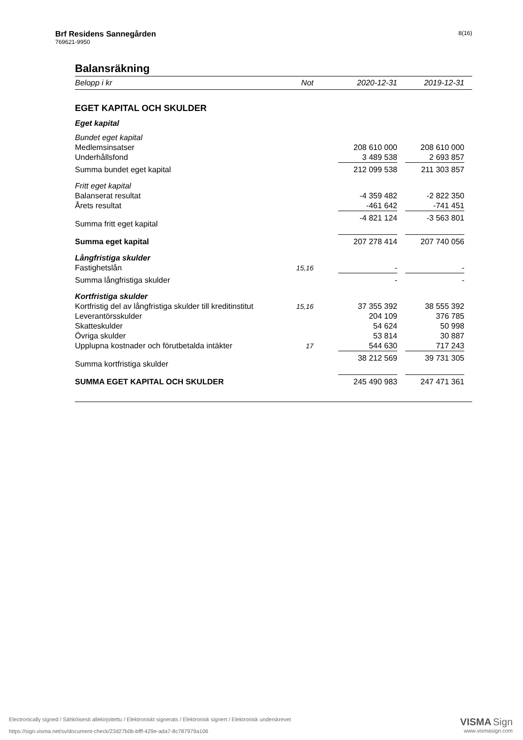Brf Residens Sannegården
769621-9950
8(16)
Balansräkning
| Belopp i kr | Not | | 2020-12-31 | | 2019-12-31 | |
| --- | --- | --- | --- | --- | --- | --- |
| EGET KAPITAL OCH SKULDER | | | | | | |
| Eget kapital | | | | | | |
| Bundet eget kapital | | | | | | |
| Medlemsinsatser | | | 208 610 000 | | 208 610 000 | |
| Underhållsfond | | | 3 489 538 | | 2 693 857 | |
| Summa bundet eget kapital | | | 212 099 538 | | 211 303 857 | |
| Fritt eget kapital | | | | | | |
| Balanserat resultat | | | -4 359 482 | | -2 822 350 | |
| Årets resultat | | | -461 642 | | -741 451 | |
| Summa fritt eget kapital | | | -4 821 124 | | -3 563 801 | |
| Summa eget kapital | | | 207 278 414 | | 207 740 056 | |
| Långfristiga skulder | | | | | | |
| Fastighetslån | 15,16 | | - | | - | |
| Summa långfristiga skulder | | | - | | - | |
| Kortfristiga skulder | | | | | | |
| Kortfristig del av långfristiga skulder till kreditinstitut | 15,16 | | 37 355 392 | | 38 555 392 | |
| Leverantörsskulder | | | 204 109 | | 376 785 | |
| Skatteskulder | | | 54 624 | | 50 998 | |
| Övriga skulder | | | 53 814 | | 30 887 | |
| Upplupna kostnader och förutbetalda intäkter | 17 | | 544 630 | | 717 243 | |
| Summa kortfristiga skulder | | | 38 212 569 | | 39 731 305 | |
| SUMMA EGET KAPITAL OCH SKULDER | | | 245 490 983 | | 247 471 361 | |
Electronically signed / Sähköisesti allekirjoitettu / Elektroniskt signerats / Elektronisk signert / Elektronisk underskrevet
https://sign.visma.net/sv/document-check/23d27b0b-bfff-429e-ada7-8c787979a106
VISMA Sign
www.vismasign.com